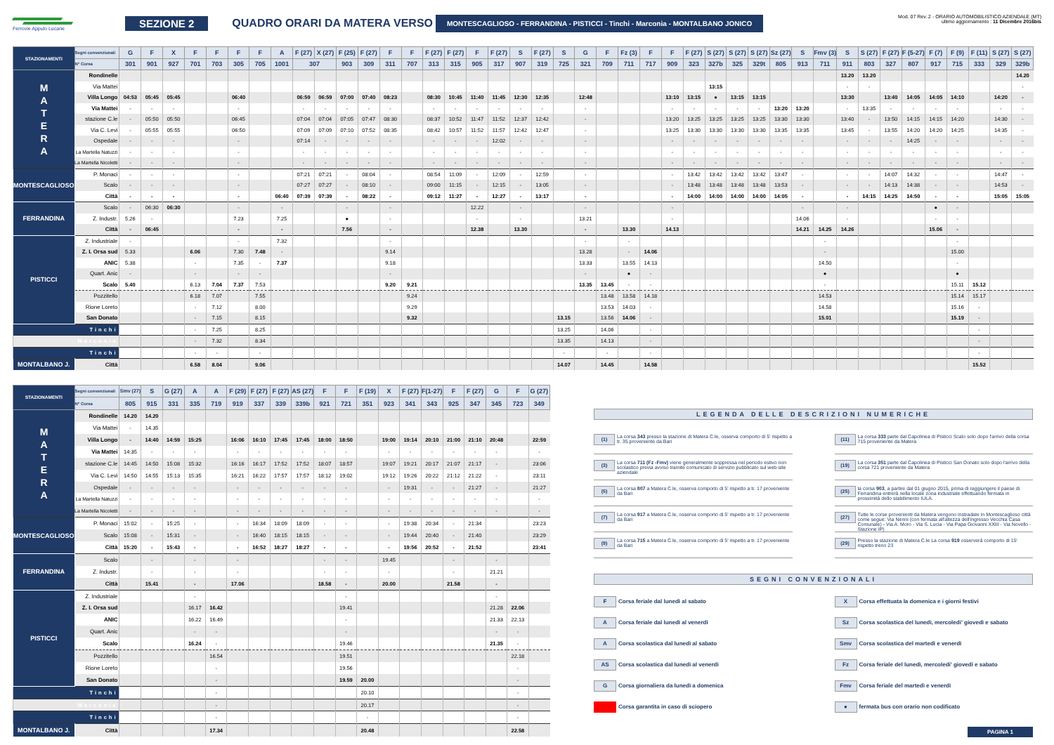Ferrovie Appulo Lucane
SEZIONE 2 QUADRO ORARI DA MATERA VERSO
MONTESCAGLIOSO - FERRANDINA - PISTICCI - Tinchi - Marconia - MONTALBANO JONICO
Mod. 07 Rev. 2 - ORARIO AUTOMOBILISTICO AZIENDALE (MT)
ultimo aggiornamento : 11 Dicembre 2016bis
| STAZIONAMENTI | Segni convenzionali | G | F | X | F | F | F | F | A | F (27) | X (27) | F (25) | F (27) | F | F | F (27) | F (27) | F | F (27) | S | F (27) | S | G | F | Fz (3) | F | F | F (27) | S (27) | S (27) | S (27) | Sz (27) | S | Fmv (3) | S | S (27) | F (27) | F (5-27) | F (7) | F (9) | F (11) | S (27) | S (27) |
| --- | --- | --- | --- | --- | --- | --- | --- | --- | --- | --- | --- | --- | --- | --- | --- | --- | --- | --- | --- | --- | --- | --- | --- | --- | --- | --- | --- | --- | --- | --- | --- | --- | --- | --- | --- | --- | --- | --- | --- | --- | --- | --- | --- |
| | N° Corsa | 301 | 901 | 927 | 701 | 703 | 305 | 705 | 1001 | 307 | | 903 | 309 | 311 | 707 | 313 | 315 | 905 | 317 | 907 | 319 | 725 | 321 | 709 | 711 | 717 | 909 | 323 | 327b | 325 | 329t | 805 | 913 | 711 | 911 | 803 | 327 | 807 | 917 | 715 | 333 | 329 | 329b |
| M A T E R A | Rondinelle | | | | | | | | | | | | | | | | | | | | | | | | | | | | | | | | | | 13.20 | 13.20 | | | | | | | 14.20 |
| | Via Mattei | | | | | | | | | | | | | | | | | | | | | | | | | | | | 13:15 | | | | | | - | - | | | | | | | - |
| | Villa Longo | 04:53 | 05:45 | 05:45 | | | 06:40 | | | 06:59 | 06:59 | 07:00 | 07:40 | 08:23 | | 08:30 | 10:45 | 11:40 | 11:45 | 12:30 | 12:35 | | 12:48 | | | | 13:10 | 13:15 | ● | 13:15 | 13:15 | | | | 13:30 | | 13:40 | 14:05 | 14:05 | 14:10 | | 14:20 | - |
| | Via Mattei | - | - | - | | | - | | | - | - | - | - | - | | - | - | - | - | - | - | | - | | | | - | - | - | - | - | 13:20 | 13:20 | | - | 13:35 | - | - | - | - | | - | - |
| | stazione C.le | - | 05:50 | 05:50 | | | 06:45 | | | 07:04 | 07:04 | 07:05 | 07:47 | 08:30 | | 08:37 | 10:52 | 11:47 | 11:52 | 12:37 | 12:42 | | - | | | | 13:20 | 13:25 | 13:25 | 13:25 | 13:25 | 13:30 | 13:30 | | 13:40 | - | 13:50 | 14:15 | 14:15 | 14:20 | | 14:30 | - |
| | Via C. Levi | - | 05:55 | 05:55 | | | 06:50 | | | 07:09 | 07:09 | 07:10 | 07:52 | 08:35 | | 08:42 | 10:57 | 11:52 | 11:57 | 12:42 | 12:47 | | - | | | | 13:25 | 13:30 | 13:30 | 13:30 | 13:30 | 13:35 | 13:35 | | 13:45 | - | 13:55 | 14:20 | 14:20 | 14:25 | | 14:35 | - |
| | Ospedale | - | - | - | | | - | | | 07:14 | - | - | - | - | | - | - | - | 12:02 | - | - | | - | | | | - | - | - | - | - | - | - | | - | - | - | 14:25 | - | - | | - | - |
| | La Martella Natuzzi | - | - | - | | | - | | | - | - | - | - | - | | - | - | - | - | - | - | | - | | | | - | - | - | - | - | - | - | | - | - | - | - | - | - | | - | - |
| | La Martella Nicoletti | - | - | - | | | - | | | - | - | - | - | - | | - | - | - | - | - | - | | - | | | | - | - | - | - | - | - | - | | - | - | - | - | - | - | | - | - |
| MONTESCAGLIOSO | P. Monaci | - | - | - | | | - | | | 07:21 | 07:21 | - | 08:04 | - | | 08:54 | 11:09 | - | 12:09 | - | 12:59 | | - | | | | - | 13:42 | 13:42 | 13:42 | 13:42 | 13:47 | - | | - | - | 14:07 | 14:32 | - | - | | 14:47 | - |
| | Scalo | - | - | - | | | - | | | 07:27 | 07:27 | - | 08:10 | - | | 09:00 | 11:15 | - | 12:15 | - | 13:05 | | - | | | | - | 13:48 | 13:48 | 13:48 | 13:48 | 13:53 | - | | - | - | 14:13 | 14:38 | - | - | | 14:53 | - |
| | Città | - | - | - | | | - | | 06:40 | 07:39 | 07:39 | - | 08:22 | - | | 09:12 | 11:27 | - | 12:27 | - | 13:17 | | - | | | | - | 14:00 | 14:00 | 14:00 | 14:00 | 14:05 | - | | - | 14:15 | 14:25 | 14:50 | - | - | | 15:05 | 15:05 |
| FERRANDINA | Scalo | - | 06:30 | 06:30 | | | - | | - | | | - | | - | | | | 12.22 | | - | | | - | | | | - | | | | | | - | | - | | | | ● | - | | | |
| | Z. Industr. | 5.26 | - | | | | 7.23 | | 7.25 | | | ● | | - | | | | - | | - | | | 13.21 | | | | - | | | | | | 14.06 | | - | | | | - | - | | | |
| | Città | - | 06:45 | | | | - | | - | | | 7.56 | | - | | | | 12.38 | | 13.30 | | | - | | 13.30 | | 14.13 | | | | | | 14.21 | 14.25 | 14.26 | | | | 15.06 | - | | | |
| PISTICCI | Z. Industriale | - | | | | | - | | 7.32 | | | | | - | | | | | | | | | - | | - | | | | | | | | | - | | | | | | - | | | |
| | Z. I. Orsa sud | 5.33 | | | 6.06 | | 7.30 | 7.48 | - | | | | | 9.14 | | | | | | | | | 13.28 | | - | 14.06 | | | | | | | | - | | | | | | 15.00 | | | |
| | ANIC | 5.38 | | | - | | 7.35 | - | 7.37 | | | | | 9.18 | | | | | | | | | 13.33 | | 13.55 | 14.13 | | | | | | | | 14.50 | | | | | | - | | | |
| | Quart. Anic | - | | | - | | - | - | | | | | | - | | | | | | | | | - | | ● | - | | | | | | | | ● | | | | | | ● | | | |
| | Scalo | 5.40 | | | 6.13 | 7.04 | 7.37 | 7.53 | | | | | | 9.20 | 9.21 | | | | | | | | 13.35 | 13.45 | - | - | | | | | | | | - | | | | | | 15.11 | 15.12 | | |
| | Pozzitello | | | | 6.18 | 7.07 | | 7.55 | | | | | | | 9.24 | | | | | | | | | 13.48 | 13.58 | 14.18 | | | | | | | | 14.53 | | | | | | 15.14 | 15.17 | | |
| | Rione Loreto | | | | - | 7.12 | | 8.00 | | | | | | | 9.29 | | | | | | | | | 13.53 | 14.03 | - | | | | | | | | 14.58 | | | | | | 15.16 | - | | |
| | San Donato | | | | - | 7.15 | | 8.15 | | | | | | | 9.32 | | | | | | | 13.15 | | 13.56 | 14.06 | - | | | | | | | | 15.01 | | | | | | 15.19 | - | | |
| Tinchi | | | | | - | 7.25 | | 8.25 | | | | | | | | | | | | | | 13.25 | | 14.06 | | - | | | | | | | | | | | | | | | - | | |
| Marconia | | | | | - | 7.32 | | 8.34 | | | | | | | | | | | | | | 13.35 | | 14.13 | | - | | | | | | | | | | | | | | | - | | |
| Tinchi | | | | | - | - | | - | | | | | | | | | | | | | | - | | - | | - | | | | | | | | | | | | | | | - | | |
| MONTALBANO J. | Città | | | | 6.58 | 8.04 | | 9.06 | | | | | | | | | | | | | | 14.07 | | 14.45 | | 14.58 | | | | | | | | | | | | | | | 15.52 | | |
| STAZIONAMENTI | Segni convenzionali | Smv (27) | S | G (27) | A | A | F (29) | F (27) | F (27) | AS (27) | F | F | F (19) | X | F (27) | F(1-27) | F | F (27) | G | F | G (27) |
| --- | --- | --- | --- | --- | --- | --- | --- | --- | --- | --- | --- | --- | --- | --- | --- | --- | --- | --- | --- | --- | --- |
| | N° Corsa | 805 | 915 | 331 | 335 | 719 | 919 | 337 | 339 | 339b | 921 | 721 | 351 | 923 | 341 | 343 | 925 | 347 | 345 | 723 | 349 |
| M A T E R A | Rondinelle | 14.20 | 14.20 | | | | | | | | | | | | | | | | | | |
| | Via Mattei | - | 14.35 | | | | | | | | | | | | | | | | | | |
| | Villa Longo | - | 14:40 | 14:59 | 15:25 | | 16:06 | 16:10 | 17:45 | 17:45 | 18:00 | 18:50 | | 19:00 | 19:14 | 20:10 | 21:00 | 21:10 | 20:48 | | 22:59 |
| | Via Mattei | 14:35 | - | - | - | | - | - | - | - | - | - | | - | - | - | - | - | - | | - |
| | stazione C.le | 14:45 | 14:50 | 15:08 | 15:32 | | 16:16 | 16:17 | 17:52 | 17:52 | 18:07 | 18:57 | | 19:07 | 19:21 | 20:17 | 21:07 | 21:17 | - | | 23:06 |
| | Via C. Levi | 14:50 | 14:55 | 15:13 | 15:35 | | 16:21 | 16:22 | 17:57 | 17:57 | 18:12 | 19:02 | | 19:12 | 19:26 | 20:22 | 21:12 | 21:22 | - | | 23:11 |
| | Ospedale | - | - | - | - | | - | - | - | - | - | - | | - | 19:31 | - | - | 21:27 | - | | 21:27 |
| | La Martella Natuzzi | - | - | - | - | | - | - | - | - | - | - | | - | - | - | - | - | - | | - |
| | La Martella Nicoletti | - | - | - | - | | - | - | - | - | - | - | | - | - | - | - | - | - | | - |
| MONTESCAGLIOSO | P. Monaci | 15:02 | - | 15:25 | - | | - | 16:34 | 18:09 | 18:09 | - | - | | - | 19:38 | 20:34 | - | 21:34 | | | 23:23 |
| | Scalo | 15:08 | - | 15:31 | - | | - | 16:40 | 18:15 | 18:15 | - | - | | - | 19:44 | 20:40 | - | 21:40 | | | 23:29 |
| | Città | 15:20 | - | 15:43 | - | | - | 16:52 | 18:27 | 18:27 | - | - | | - | 19:56 | 20:52 | - | 21:52 | | | 23:41 |
| FERRANDINA | Scalo | | - | | - | | - | | | | - | - | | 19.45 | | | - | | - | | |
| | Z. Industr. | | - | | - | | - | | | | - | - | | - | | | - | | 21.21 | | |
| | Città | | 15.41 | | - | | 17.06 | | | | 18.58 | - | | 20.00 | | | 21.58 | | - | | |
| PISTICCI | Z. Industriale | | | | - | | | | | | | - | | | | | | | - | | |
| | Z. I. Orsa sud | | | | 16.17 | 16.42 | | | | | | 19.41 | | | | | | | 21.28 | 22.06 | |
| | ANIC | | | | 16.22 | 16.49 | | | | | | - | | | | | | | 21.33 | 22.13 | |
| | Quart. Anic | | | | - | - | | | | | | - | | | | | | | - | - | |
| | Scalo | | | | 16.24 | - | | | | | | 19.46 | | | | | | | 21.35 | - | |
| | Pozzitello | | | | | 16.54 | | | | | | 19.51 | | | | | | | | 22.18 | |
| | Rione Loreto | | | | | - | | | | | | 19.56 | | | | | | | | - | |
| | San Donato | | | | | - | | | | | | 19.59 | 20.00 | | | | | | | - | |
| Tinchi | | | | | | - | | | | | | | 20.10 | | | | | | | - | |
| Marconia | | | | | | - | | | | | | | 20.17 | | | | | | | - | |
| Tinchi | | | | | | - | | | | | | | - | | | | | | | - | |
| MONTALBANO J. | Città | | | | | 17.34 | | | | | | | 20.48 | | | | | | | 22.58 | |
LEGENDA DELLE DESCRIZIONI NUMERICHE
(1) La corsa 343 presso la stazione di Matera C.le, osserva comporto di 5' rispetto a tr. 35 proveniente da Bari
(3) La corsa 711 (Fz -Fmv) viene generalmente soppressa nel periodo estivo non scolastico previa avviso tramite comunicato di servizio pubblicato sul web-site aziendale
(5) La corsa 807 a Matera C.le, osserva comporto di 5' rispetto a tr. 17 proveniente da Bari
(7) La corsa 917 a Matera C.le, osserva comporto di 5' rispetto a tr. 17 proveniente da Bari
(9) La corsa 715 a Matera C.le, osserva comporto di 5' rispetto a tr. 17 proveniente da Bari
(11) La corsa 333 parte dal Capolinea di Pisticci Scalo solo dopo l'arrivo della corsa 715 proveniente da Matera
(19) La corsa 351 parte dal Capolinea di Pisticci San Donato solo dopo l'arrivo della corsa 721 proveniente da Matera
(25) la corsa 903, a partire dal 01 giugno 2015, prima di raggiungere il paese di Ferrandina entrerà nella locale zona industriale effettuando fermata in prossimità dello stabilimento IULA.
(27) Tutte le corse provenienti da Matera vengono instradate in Montescaglioso città come segue: Via Nenni (con fermata all'altezza dell'ingresso Vecchia Casa Comunale) - Via A. Moro - Via S. Lucia - Via Papa Giovanni XXIII - Via Novello - Stazione IP)
(29) Presso la stazione di Matera C.le La corsa 919 osserverà comporto di 15' rispetto treno 23
SEGNI CONVENZIONALI
F Corsa feriale dal lunedì al sabato
A Corsa feriale dal lunedì al venerdì
A Corsa scolastica dal lunedì al sabato
AS Corsa scolastica dal lunedì al venerdì
G Corsa giornaliera da lunedì a domenica
Corsa garantita in caso di sciopero
X Corsa effettuata la domenica e i giorni festivi
Sz Corsa scolastica del lunedì, mercoledi' giovedì e sabato
Smv Corsa scolastica del martedì e venerdì
Fz Corsa feriale del lunedì, mercoledi' giovedì e sabato
Fmv Corsa feriale del martedì e venerdì
● fermata bus con orario non codificato
PAGINA 1